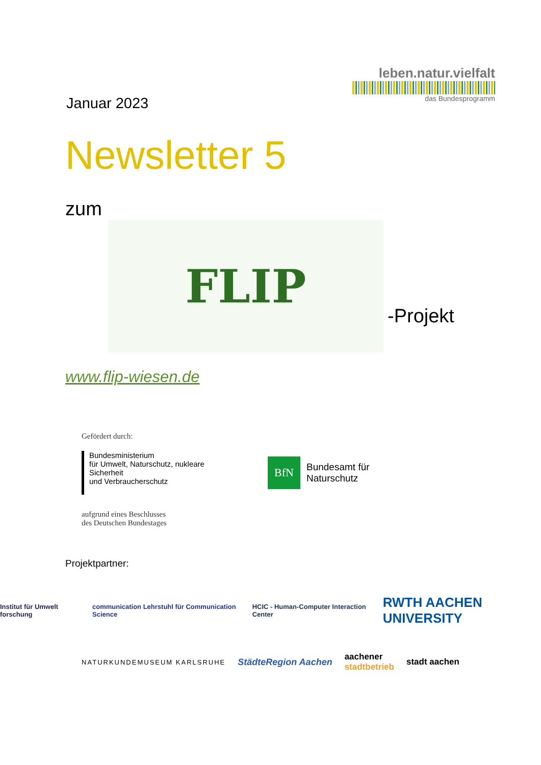Januar 2023
leben.natur.vielfalt
das Bundesprogramm
Newsletter 5
zum
FLIP
-Projekt
www.flip-wiesen.de
Gefördert durch:
Bundesministerium
für Umwelt, Naturschutz, nukleare Sicherheit
und Verbraucherschutz
BfN
Bundesamt für
Naturschutz
aufgrund eines Beschlusses
des Deutschen Bundestages
Projektpartner:
Institut für Umwelt forschung communication Lehrstuhl für Communication Science HCIC - Human-Computer Interaction Center RWTH AACHEN UNIVERSITY
NATURKUNDEMUSEUM KARLSRUHE StädteRegion Aachen aachener
stadtbetrieb stadt aachen